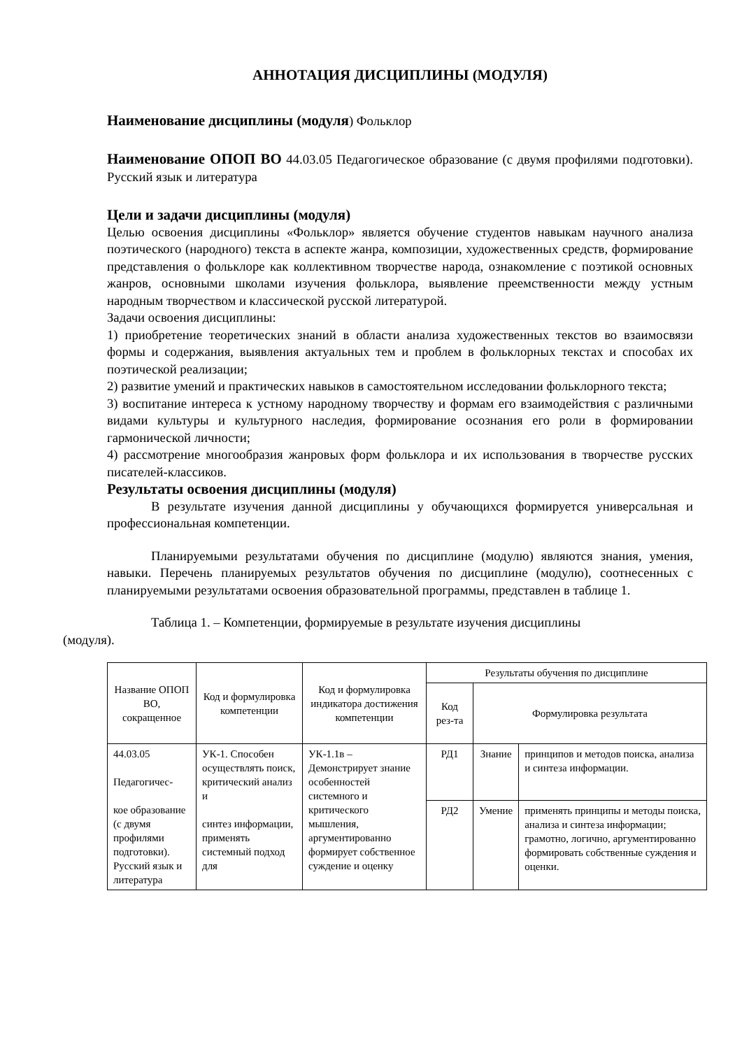АННОТАЦИЯ ДИСЦИПЛИНЫ (МОДУЛЯ)
Наименование дисциплины (модуля) Фольклор
Наименование ОПОП ВО 44.03.05 Педагогическое образование (с двумя профилями подготовки). Русский язык и литература
Цели и задачи дисциплины (модуля)
Целью освоения дисциплины «Фольклор» является обучение студентов навыкам научного анализа поэтического (народного) текста в аспекте жанра, композиции, художественных средств, формирование представления о фольклоре как коллективном творчестве народа, ознакомление с поэтикой основных жанров, основными школами изучения фольклора, выявление преемственности между устным народным творчеством и классической русской литературой.
Задачи освоения дисциплины:
1) приобретение теоретических знаний в области анализа художественных текстов во взаимосвязи формы и содержания, выявления актуальных тем и проблем в фольклорных текстах и способах их поэтической реализации;
2) развитие умений и практических навыков в самостоятельном исследовании фольклорного текста;
3) воспитание интереса к устному народному творчеству и формам его взаимодействия с различными видами культуры и культурного наследия, формирование осознания его роли в формировании гармонической личности;
4) рассмотрение многообразия жанровых форм фольклора и их использования в творчестве русских писателей-классиков.
Результаты освоения дисциплины (модуля)
В результате изучения данной дисциплины у обучающихся формируется универсальная и профессиональная компетенции.
Планируемыми результатами обучения по дисциплине (модулю) являются знания, умения, навыки. Перечень планируемых результатов обучения по дисциплине (модулю), соотнесенных с планируемыми результатами освоения образовательной программы, представлен в таблице 1.
Таблица 1. – Компетенции, формируемые в результате изучения дисциплины
(модуля).
| Название ОПОП ВО, сокращенное | Код и формулировка компетенции | Код и формулировка индикатора достижения компетенции | Результаты обучения по дисциплине | | |
| --- | --- | --- | --- | --- | --- |
| | | | Код рез-та | Формулировка результата | |
| 44.03.05 Педагогичес- кое образование (с двумя профилями подготовки). Русский язык и литература | УК-1. Способен осуществлять поиск, критический анализ и синтез информации, применять системный подход для | УК-1.1в – Демонстрирует знание особенностей системного и критического мышления, аргументированно формирует собственное суждение и оценку | РД1 | Знание | принципов и методов поиска, анализа и синтеза информации. |
| | | | РД2 | Умение | применять принципы и методы поиска, анализа и синтеза информации; грамотно, логично, аргументированно формировать собственные суждения и оценки. |